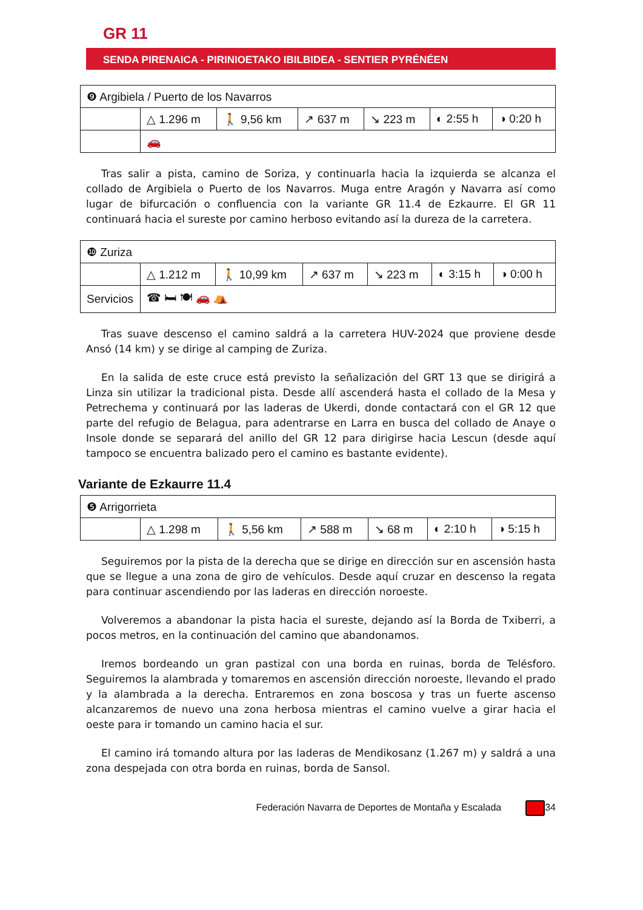GR 11
SENDA PIRENAICA - PIRINIOETAKO IBILBIDEA - SENTIER PYRÉNÉEN
| ❾ Argibiela / Puerto de los Navarros | | | | | | |
| | △ 1.296 m | 🚶 9,56 km | ↗ 637 m | ↘ 223 m | ◐ 2:55 h | ◑ 0:20 h |
| | 🚗 | | | | | |
Tras salir a pista, camino de Soriza, y continuarla hacia la izquierda se alcanza el collado de Argibiela o Puerto de los Navarros. Muga entre Aragón y Navarra así como lugar de bifurcación o confluencia con la variante GR 11.4 de Ezkaurre. El GR 11 continuará hacia el sureste por camino herboso evitando así la dureza de la carretera.
| ❿ Zuriza | | | | | | |
| | △ 1.212 m | 🚶 10,99 km | ↗ 637 m | ↘ 223 m | ◐ 3:15 h | ◑ 0:00 h |
| Servicios | ☎ 🛏 🍽 🚗 ⛺ | | | | | |
Tras suave descenso el camino saldrá a la carretera HUV-2024 que proviene desde Ansó (14 km) y se dirige al camping de Zuriza.
En la salida de este cruce está previsto la señalización del GRT 13 que se dirigirá a Linza sin utilizar la tradicional pista. Desde allí ascenderá hasta el collado de la Mesa y Petrechema y continuará por las laderas de Ukerdi, donde contactará con el GR 12 que parte del refugio de Belagua, para adentrarse en Larra en busca del collado de Anaye o Insole donde se separará del anillo del GR 12 para dirigirse hacia Lescun (desde aquí tampoco se encuentra balizado pero el camino es bastante evidente).
Variante de Ezkaurre 11.4
| ❺ Arrigorrieta | | | | | | |
| | △ 1.298 m | 🚶 5,56 km | ↗ 588 m | ↘ 68 m | ◐ 2:10 h | ◑ 5:15 h |
Seguiremos por la pista de la derecha que se dirige en dirección sur en ascensión hasta que se llegue a una zona de giro de vehículos. Desde aquí cruzar en descenso la regata para continuar ascendiendo por las laderas en dirección noroeste.
Volveremos a abandonar la pista hacia el sureste, dejando así la Borda de Txiberri, a pocos metros, en la continuación del camino que abandonamos.
Iremos bordeando un gran pastizal con una borda en ruinas, borda de Telésforo. Seguiremos la alambrada y tomaremos en ascensión dirección noroeste, llevando el prado y la alambrada a la derecha. Entraremos en zona boscosa y tras un fuerte ascenso alcanzaremos de nuevo una zona herbosa mientras el camino vuelve a girar hacia el oeste para ir tomando un camino hacia el sur.
El camino irá tomando altura por las laderas de Mendikosanz (1.267 m) y saldrá a una zona despejada con otra borda en ruinas, borda de Sansol.
Federación Navarra de Deportes de Montaña y Escalada 34